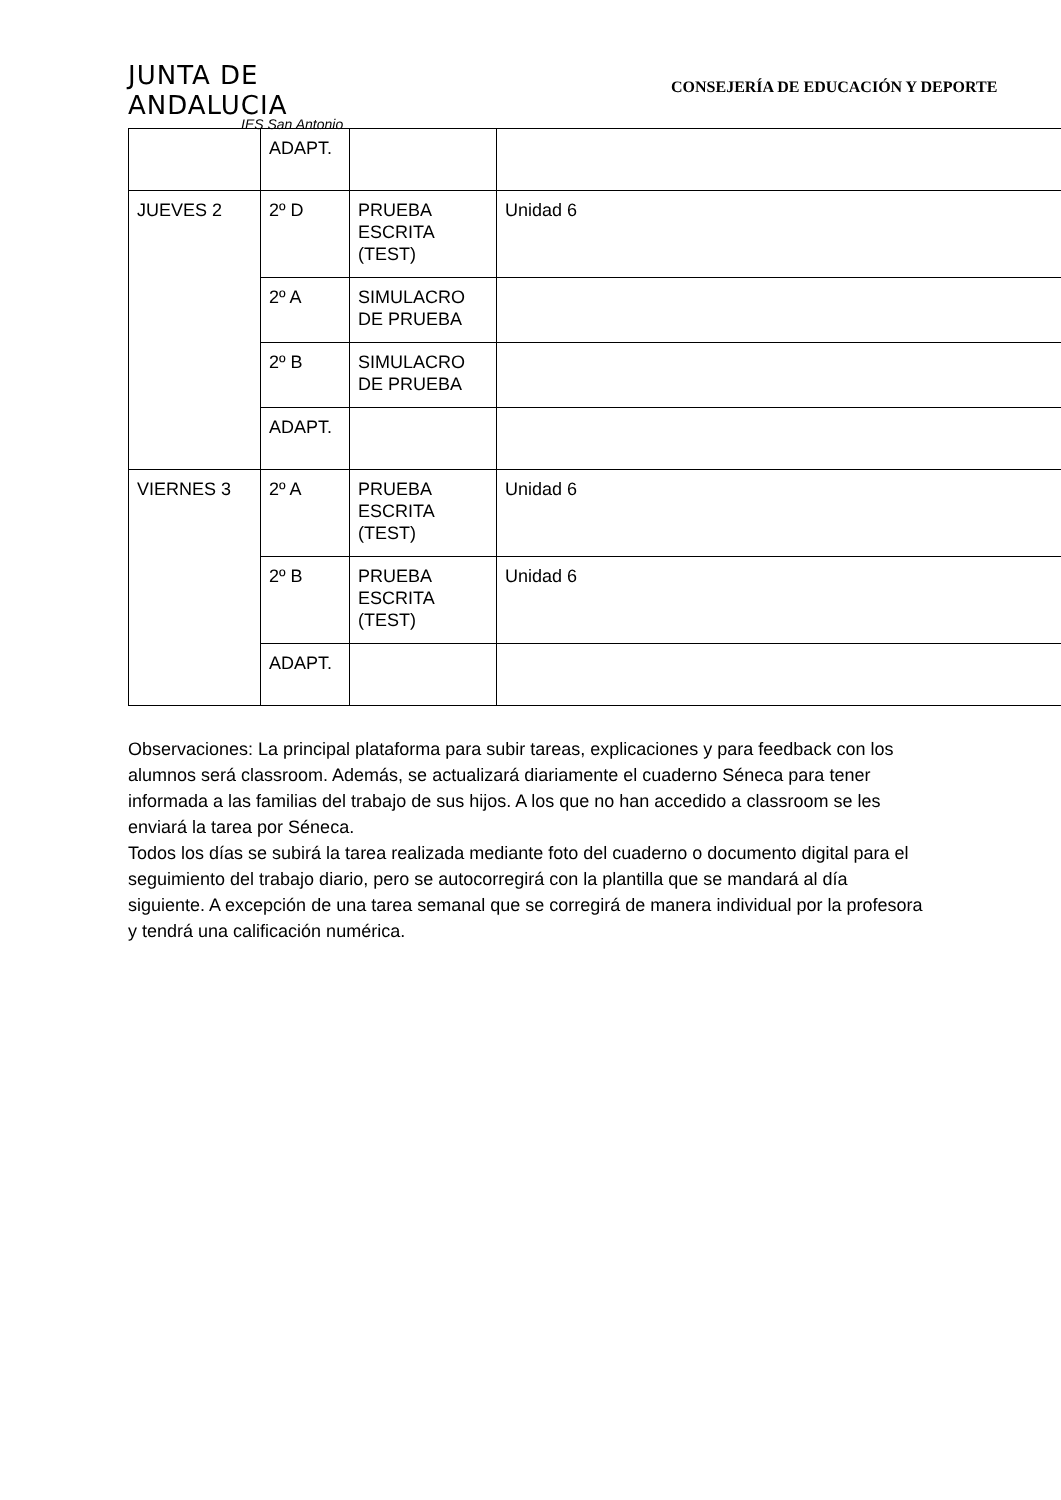JUNTA DE ANDALUCIA
IES San Antonio
CONSEJERÍA DE EDUCACIÓN Y DEPORTE
| | ADAPT. | | |
| JUEVES 2 | 2º D | PRUEBA ESCRITA (TEST) | Unidad 6 |
| | 2º A | SIMULACRO DE PRUEBA | |
| | 2º B | SIMULACRO DE PRUEBA | |
| | ADAPT. | | |
| VIERNES 3 | 2º A | PRUEBA ESCRITA (TEST) | Unidad 6 |
| | 2º B | PRUEBA ESCRITA (TEST) | Unidad 6 |
| | ADAPT. | | |
Observaciones: La principal plataforma para subir tareas, explicaciones y para feedback con los alumnos será classroom. Además, se actualizará diariamente el cuaderno Séneca para tener informada a las familias del trabajo de sus hijos. A los que no han accedido a classroom se les enviará la tarea por Séneca.
Todos los días se subirá la tarea realizada mediante foto del cuaderno o documento digital para el seguimiento del trabajo diario, pero se autocorregirá con la plantilla que se mandará al día siguiente. A excepción de una tarea semanal que se corregirá de manera individual por la profesora y tendrá una calificación numérica.